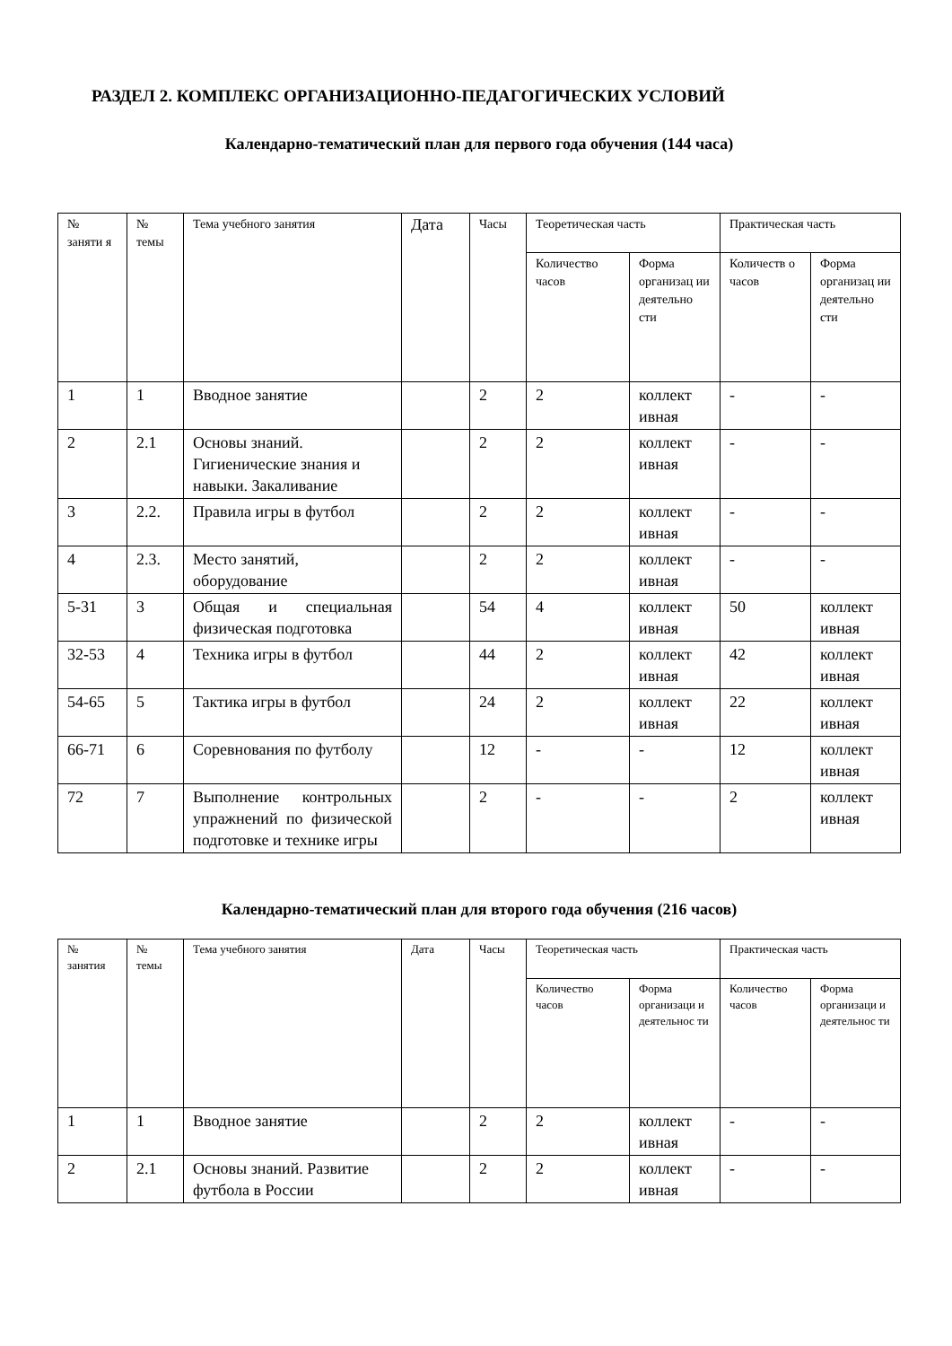РАЗДЕЛ 2. КОМПЛЕКС ОРГАНИЗАЦИОННО-ПЕДАГОГИЧЕСКИХ УСЛОВИЙ
Календарно-тематический план для первого года обучения (144 часа)
| № заняти я | № темы | Тема учебного занятия | Дата | Часы | Теоретическая часть | | Практическая часть | |
| --- | --- | --- | --- | --- | --- | --- | --- | --- |
| | | | | | Количество часов | Форма организац ии деятельно сти | Количеств о часов | Форма организац ии деятельно сти |
| 1 | 1 | Вводное занятие | | 2 | 2 | коллект ивная | - | - |
| 2 | 2.1 | Основы знаний. Гигиенические знания и навыки. Закаливание | | 2 | 2 | коллект ивная | - | - |
| 3 | 2.2. | Правила игры в футбол | | 2 | 2 | коллект ивная | - | - |
| 4 | 2.3. | Место занятий, оборудование | | 2 | 2 | коллект ивная | - | - |
| 5-31 | 3 | Общая и специальная физическая подготовка | | 54 | 4 | коллект ивная | 50 | коллект ивная |
| 32-53 | 4 | Техника игры в футбол | | 44 | 2 | коллект ивная | 42 | коллект ивная |
| 54-65 | 5 | Тактика игры в футбол | | 24 | 2 | коллект ивная | 22 | коллект ивная |
| 66-71 | 6 | Соревнования по футболу | | 12 | - | - | 12 | коллект ивная |
| 72 | 7 | Выполнение контрольных упражнений по физической подготовке и технике игры | | 2 | - | - | 2 | коллект ивная |
Календарно-тематический план для второго года обучения (216 часов)
| № занятия | № темы | Тема учебного занятия | Дата | Часы | Теоретическая часть | | Практическая часть | |
| --- | --- | --- | --- | --- | --- | --- | --- | --- |
| | | | | | Количество часов | Форма организаци и деятельнос ти | Количество часов | Форма организаци и деятельнос ти |
| 1 | 1 | Вводное занятие | | 2 | 2 | коллект ивная | - | - |
| 2 | 2.1 | Основы знаний. Развитие футбола в России | | 2 | 2 | коллект ивная | - | - |